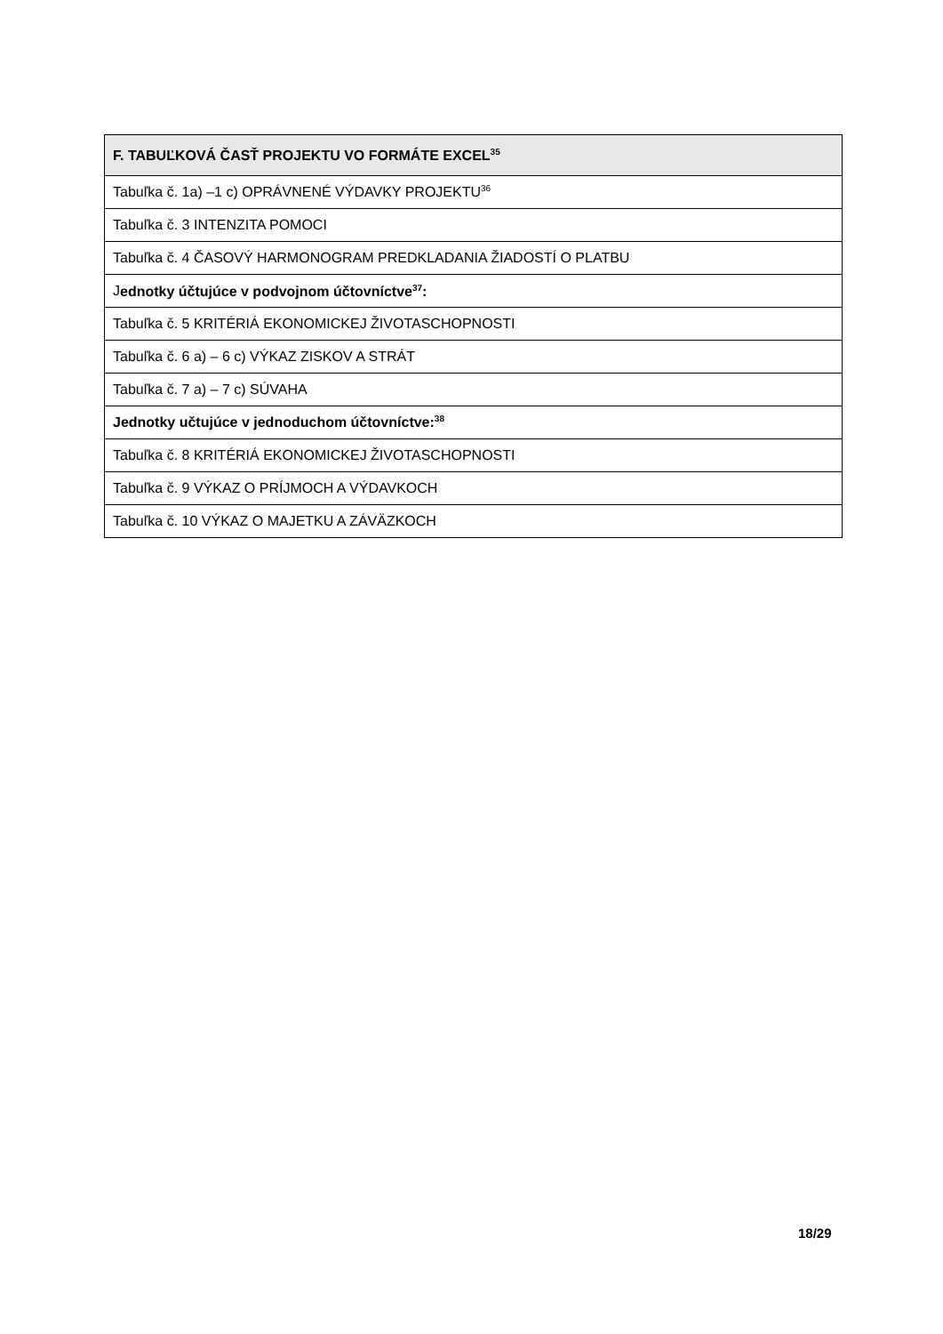| F. TABUĽKOVÁ ČASŤ PROJEKTU VO FORMÁTE EXCEL<sup>35</sup> |
| --- |
| Tabuľka č. 1a) –1 c) OPRÁVNENÉ VÝDAVKY PROJEKTU<sup>36</sup> |
| Tabuľka č. 3 INTENZITA POMOCI |
| Tabuľka č. 4 ČASOVÝ HARMONOGRAM PREDKLADANIA ŽIADOSTÍ O PLATBU |
| J ednotky účtujúce v podvojnom účtovníctve<sup>37</sup>: |
| Tabuľka č. 5 KRITÉRIÁ EKONOMICKEJ ŽIVOTASCHOPNOSTI |
| Tabuľka č. 6 a) – 6 c) VÝKAZ ZISKOV A STRÁT |
| Tabuľka č. 7 a) – 7 c) SÚVAHA |
| Jednotky učtujúce v jednoduchom účtovníctve:<sup>38</sup> |
| Tabuľka č. 8 KRITÉRIÁ EKONOMICKEJ ŽIVOTASCHOPNOSTI |
| Tabuľka č. 9 VÝKAZ O PRÍJMOCH A VÝDAVKOCH |
| Tabuľka č. 10 VÝKAZ O MAJETKU A ZÁVÄZKOCH |
18/29